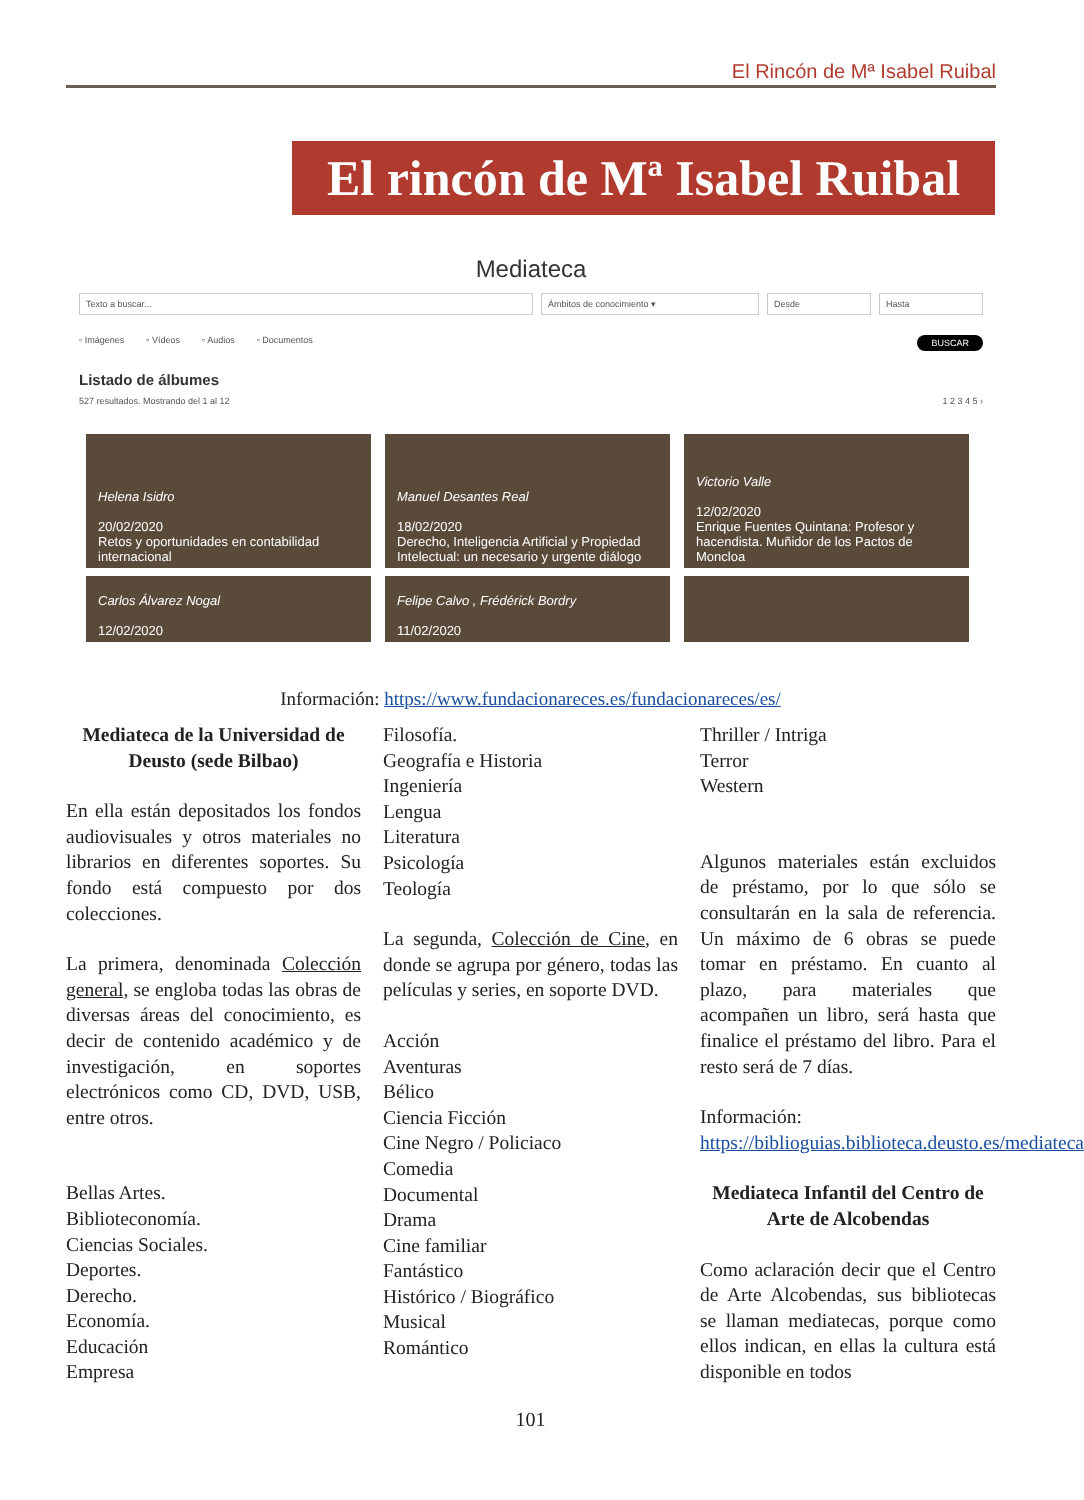El Rincón de Mª Isabel Ruibal
El rincón de Mª Isabel Ruibal
Mediateca
Texto a buscar... Ámbitos de conocimiento ▾ Desde Hasta
▫ Imágenes ▫ Vídeos ▫ Audios ▫ Documentos BUSCAR
Listado de álbumes
527 resultados. Mostrando del 1 al 12 1 2 3 4 5 ›
Helena Isidro
20/02/2020
Retos y oportunidades en contabilidad internacional
Manuel Desantes Real
18/02/2020
Derecho, Inteligencia Artificial y Propiedad Intelectual: un necesario y urgente diálogo
Victorio Valle
12/02/2020
Enrique Fuentes Quintana: Profesor y hacendista. Muñidor de los Pactos de Moncloa
Carlos Álvarez Nogal
12/02/2020
Felipe Calvo , Frédérick Bordry
11/02/2020
Información: https://www.fundacionareces.es/fundacionareces/es/
Mediateca de la Universidad de Deusto (sede Bilbao)
En ella están depositados los fondos audiovisuales y otros materiales no librarios en diferentes soportes. Su fondo está compuesto por dos colecciones.
La primera, denominada Colección general, se engloba todas las obras de diversas áreas del conocimiento, es decir de contenido académico y de investigación, en soportes electrónicos como CD, DVD, USB, entre otros.
Bellas Artes.
Biblioteconomía.
Ciencias Sociales.
Deportes.
Derecho.
Economía.
Educación
Empresa
Filosofía.
Geografía e Historia
Ingeniería
Lengua
Literatura
Psicología
Teología
La segunda, Colección de Cine, en donde se agrupa por género, todas las películas y series, en soporte DVD.
Acción
Aventuras
Bélico
Ciencia Ficción
Cine Negro / Policiaco
Comedia
Documental
Drama
Cine familiar
Fantástico
Histórico / Biográfico
Musical
Romántico
Thriller / Intriga
Terror
Western
Algunos materiales están excluidos de préstamo, por lo que sólo se consultarán en la sala de referencia. Un máximo de 6 obras se puede tomar en préstamo. En cuanto al plazo, para materiales que acompañen un libro, será hasta que finalice el préstamo del libro. Para el resto será de 7 días.
Información: https://biblioguias.biblioteca.deusto.es/mediateca
Mediateca Infantil del Centro de Arte de Alcobendas
Como aclaración decir que el Centro de Arte Alcobendas, sus bibliotecas se llaman mediatecas, porque como ellos indican, en ellas la cultura está disponible en todos
101